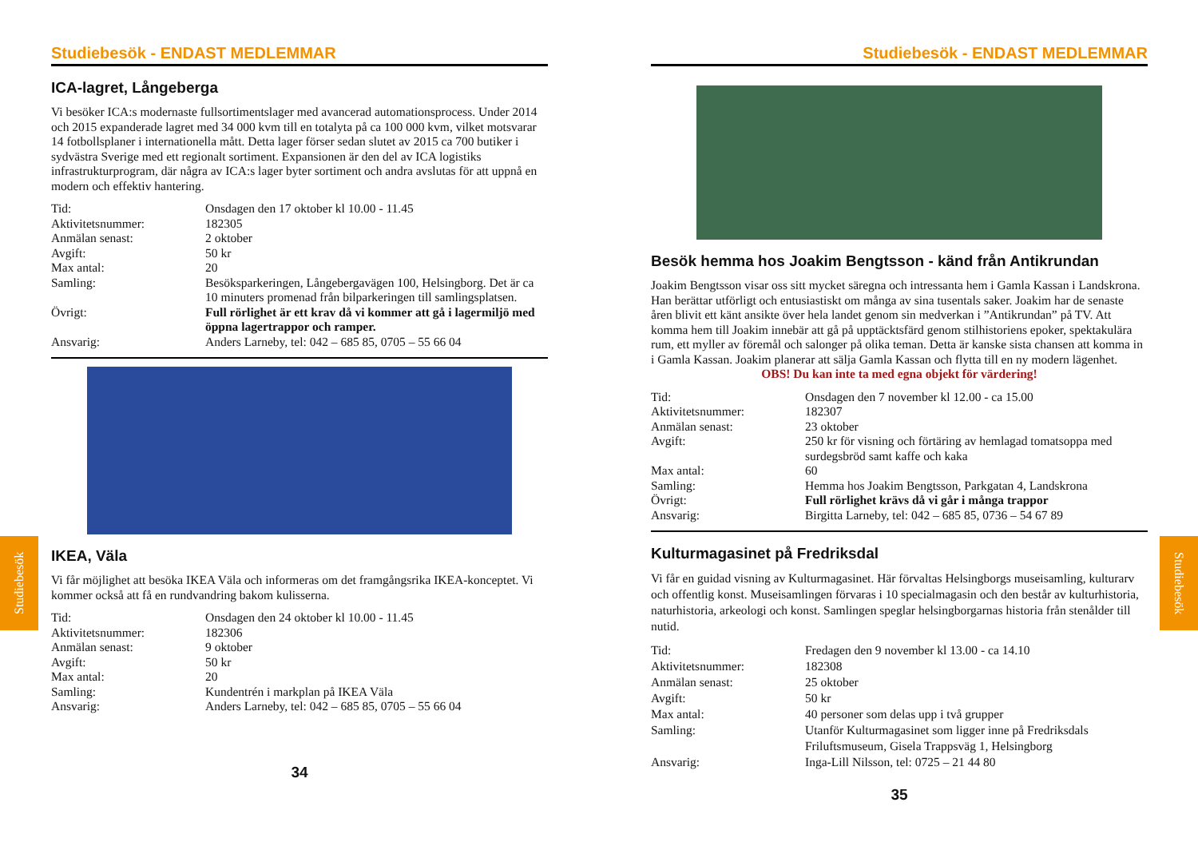Studiebesök
Studiebesök
Studiebesök - ENDAST MEDLEMMAR
ICA-lagret, Långeberga
Vi besöker ICA:s modernaste fullsortimentslager med avancerad automationsprocess. Under 2014 och 2015 expanderade lagret med 34 000 kvm till en totalyta på ca 100 000 kvm, vilket motsvarar 14 fotbollsplaner i internationella mått. Detta lager förser sedan slutet av 2015 ca 700 butiker i sydvästra Sverige med ett regionalt sortiment. Expansionen är den del av ICA logistiks infrastrukturprogram, där några av ICA:s lager byter sortiment och andra avslutas för att uppnå en modern och effektiv hantering.
| Tid: | Onsdagen den 17 oktober kl 10.00 - 11.45 |
| Aktivitetsnummer: | 182305 |
| Anmälan senast: | 2 oktober |
| Avgift: | 50 kr |
| Max antal: | 20 |
| Samling: | Besöksparkeringen, Långebergavägen 100, Helsingborg. Det är ca 10 minuters promenad från bilparkeringen till samlingsplatsen. |
| Övrigt: | Full rörlighet är ett krav då vi kommer att gå i lagermiljö med öppna lagertrappor och ramper. |
| Ansvarig: | Anders Larneby, tel: 042 – 685 85, 0705 – 55 66 04 |
IKEA, Väla
Vi får möjlighet att besöka IKEA Väla och informeras om det framgångsrika IKEA-konceptet. Vi kommer också att få en rundvandring bakom kulisserna.
| Tid: | Onsdagen den 24 oktober kl 10.00 - 11.45 |
| Aktivitetsnummer: | 182306 |
| Anmälan senast: | 9 oktober |
| Avgift: | 50 kr |
| Max antal: | 20 |
| Samling: | Kundentrén i markplan på IKEA Väla |
| Ansvarig: | Anders Larneby, tel: 042 – 685 85, 0705 – 55 66 04 |
34
Studiebesök - ENDAST MEDLEMMAR
Besök hemma hos Joakim Bengtsson - känd från Antikrundan
Joakim Bengtsson visar oss sitt mycket säregna och intressanta hem i Gamla Kassan i Landskrona. Han berättar utförligt och entusiastiskt om många av sina tusentals saker. Joakim har de senaste åren blivit ett känt ansikte över hela landet genom sin medverkan i ”Antikrundan” på TV. Att komma hem till Joakim innebär att gå på upptäcktsfärd genom stilhistoriens epoker, spektakulära rum, ett myller av föremål och salonger på olika teman. Detta är kanske sista chansen att komma in i Gamla Kassan. Joakim planerar att sälja Gamla Kassan och flytta till en ny modern lägenhet.
OBS! Du kan inte ta med egna objekt för värdering!
| Tid: | Onsdagen den 7 november kl 12.00 - ca 15.00 |
| Aktivitetsnummer: | 182307 |
| Anmälan senast: | 23 oktober |
| Avgift: | 250 kr för visning och förtäring av hemlagad tomatsoppa med surdegsbröd samt kaffe och kaka |
| Max antal: | 60 |
| Samling: | Hemma hos Joakim Bengtsson, Parkgatan 4, Landskrona |
| Övrigt: | Full rörlighet krävs då vi går i många trappor |
| Ansvarig: | Birgitta Larneby, tel: 042 – 685 85, 0736 – 54 67 89 |
Kulturmagasinet på Fredriksdal
Vi får en guidad visning av Kulturmagasinet. Här förvaltas Helsingborgs museisamling, kulturarv och offentlig konst. Museisamlingen förvaras i 10 specialmagasin och den består av kulturhistoria, naturhistoria, arkeologi och konst. Samlingen speglar helsingborgarnas historia från stenålder till nutid.
| Tid: | Fredagen den 9 november kl 13.00 - ca 14.10 |
| Aktivitetsnummer: | 182308 |
| Anmälan senast: | 25 oktober |
| Avgift: | 50 kr |
| Max antal: | 40 personer som delas upp i två grupper |
| Samling: | Utanför Kulturmagasinet som ligger inne på Fredriksdals Friluftsmuseum, Gisela Trappsväg 1, Helsingborg |
| Ansvarig: | Inga-Lill Nilsson, tel: 0725 – 21 44 80 |
35